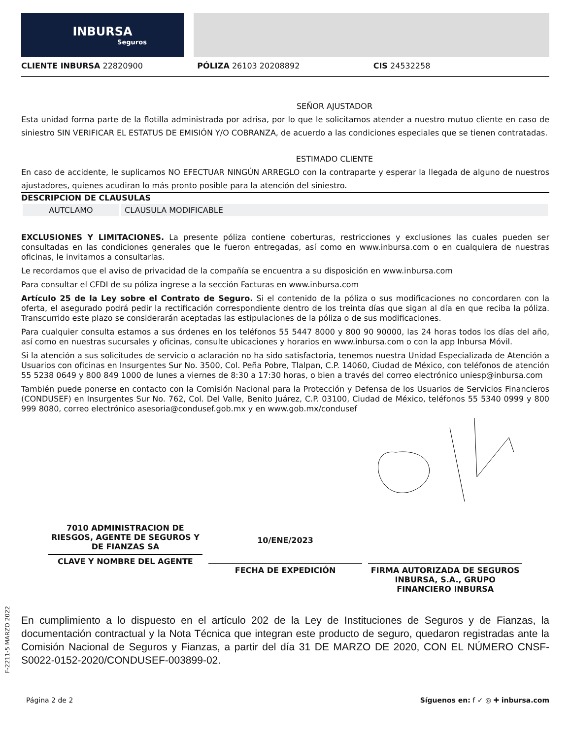F-2211-5 MARZO 2022
INBURSA
Seguros
CLIENTE INBURSA 22820900 PÓLIZA 26103 20208892 CIS 24532258
SEÑOR AJUSTADOR
Esta unidad forma parte de la flotilla administrada por adrisa, por lo que le solicitamos atender a nuestro mutuo cliente en caso de siniestro SIN VERIFICAR EL ESTATUS DE EMISIÓN Y/O COBRANZA, de acuerdo a las condiciones especiales que se tienen contratadas.
ESTIMADO CLIENTE
En caso de accidente, le suplicamos NO EFECTUAR NINGÚN ARREGLO con la contraparte y esperar la llegada de alguno de nuestros ajustadores, quienes acudiran lo más pronto posible para la atención del siniestro.
DESCRIPCION DE CLAUSULAS
| AUTCLAMO | CLAUSULA MODIFICABLE |
EXCLUSIONES Y LIMITACIONES. La presente póliza contiene coberturas, restricciones y exclusiones las cuales pueden ser consultadas en las condiciones generales que le fueron entregadas, así como en www.inbursa.com o en cualquiera de nuestras oficinas, le invitamos a consultarlas.
Le recordamos que el aviso de privacidad de la compañía se encuentra a su disposición en www.inbursa.com
Para consultar el CFDI de su póliza ingrese a la sección Facturas en www.inbursa.com
Artículo 25 de la Ley sobre el Contrato de Seguro. Si el contenido de la póliza o sus modificaciones no concordaren con la oferta, el asegurado podrá pedir la rectificación correspondiente dentro de los treinta días que sigan al día en que reciba la póliza. Transcurrido este plazo se considerarán aceptadas las estipulaciones de la póliza o de sus modificaciones.
Para cualquier consulta estamos a sus órdenes en los teléfonos 55 5447 8000 y 800 90 90000, las 24 horas todos los días del año, así como en nuestras sucursales y oficinas, consulte ubicaciones y horarios en www.inbursa.com o con la app Inbursa Móvil.
Si la atención a sus solicitudes de servicio o aclaración no ha sido satisfactoria, tenemos nuestra Unidad Especializada de Atención a Usuarios con oficinas en Insurgentes Sur No. 3500, Col. Peña Pobre, Tlalpan, C.P. 14060, Ciudad de México, con teléfonos de atención 55 5238 0649 y 800 849 1000 de lunes a viernes de 8:30 a 17:30 horas, o bien a través del correo electrónico uniesp@inbursa.com
También puede ponerse en contacto con la Comisión Nacional para la Protección y Defensa de los Usuarios de Servicios Financieros (CONDUSEF) en Insurgentes Sur No. 762, Col. Del Valle, Benito Juárez, C.P. 03100, Ciudad de México, teléfonos 55 5340 0999 y 800 999 8080, correo electrónico asesoria@condusef.gob.mx y en www.gob.mx/condusef
7010 ADMINISTRACION DE RIESGOS, AGENTE DE SEGUROS Y DE FIANZAS SA
CLAVE Y NOMBRE DEL AGENTE
10/ENE/2023
FECHA DE EXPEDICIÓN
FIRMA AUTORIZADA DE SEGUROS INBURSA, S.A., GRUPO FINANCIERO INBURSA
En cumplimiento a lo dispuesto en el artículo 202 de la Ley de Instituciones de Seguros y de Fianzas, la documentación contractual y la Nota Técnica que integran este producto de seguro, quedaron registradas ante la Comisión Nacional de Seguros y Fianzas, a partir del día 31 DE MARZO DE 2020, CON EL NÚMERO CNSF-S0022-0152-2020/CONDUSEF-003899-02.
Página 2 de 2 Síguenos en: f ✓ ◎ ✚ inbursa.com